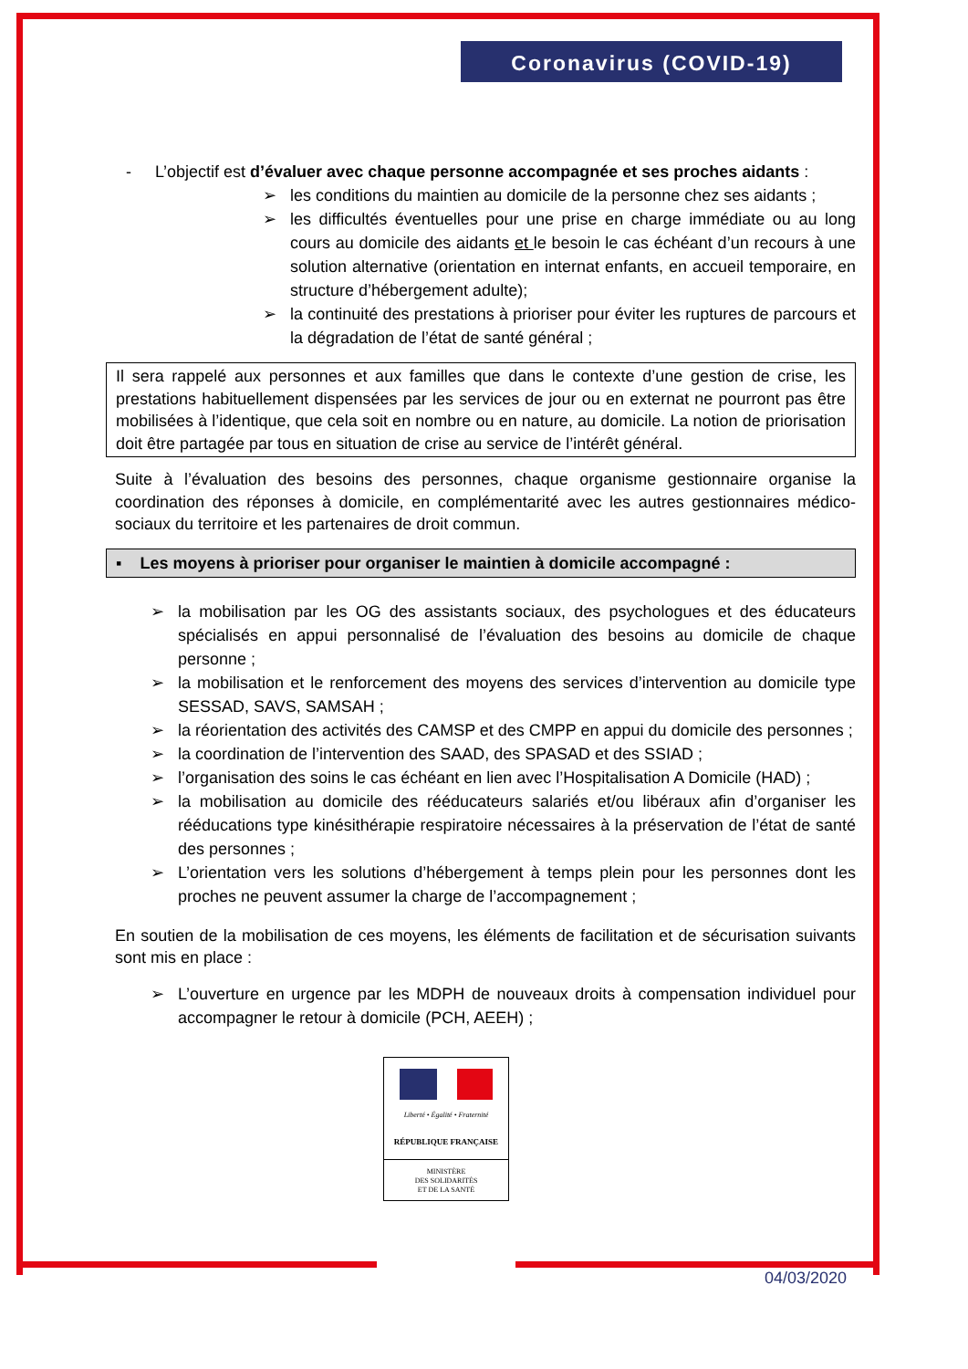Coronavirus (COVID-19)
- L’objectif est d’évaluer avec chaque personne accompagnée et ses proches aidants :
➢ les conditions du maintien au domicile de la personne chez ses aidants ;
➢ les difficultés éventuelles pour une prise en charge immédiate ou au long cours au domicile des aidants et le besoin le cas échéant d’un recours à une solution alternative (orientation en internat enfants, en accueil temporaire, en structure d’hébergement adulte);
➢ la continuité des prestations à prioriser pour éviter les ruptures de parcours et la dégradation de l’état de santé général ;
Il sera rappelé aux personnes et aux familles que dans le contexte d’une gestion de crise, les prestations habituellement dispensées par les services de jour ou en externat ne pourront pas être mobilisées à l’identique, que cela soit en nombre ou en nature, au domicile. La notion de priorisation doit être partagée par tous en situation de crise au service de l’intérêt général.
Suite à l’évaluation des besoins des personnes, chaque organisme gestionnaire organise la coordination des réponses à domicile, en complémentarité avec les autres gestionnaires médico-sociaux du territoire et les partenaires de droit commun.
▪ Les moyens à prioriser pour organiser le maintien à domicile accompagné :
➢ la mobilisation par les OG des assistants sociaux, des psychologues et des éducateurs spécialisés en appui personnalisé de l’évaluation des besoins au domicile de chaque personne ;
➢ la mobilisation et le renforcement des moyens des services d’intervention au domicile type SESSAD, SAVS, SAMSAH ;
➢ la réorientation des activités des CAMSP et des CMPP en appui du domicile des personnes ;
➢ la coordination de l’intervention des SAAD, des SPASAD et des SSIAD ;
➢ l’organisation des soins le cas échéant en lien avec l’Hospitalisation A Domicile (HAD) ;
➢ la mobilisation au domicile des rééducateurs salariés et/ou libéraux afin d’organiser les rééducations type kinésithérapie respiratoire nécessaires à la préservation de l’état de santé des personnes ;
➢ L’orientation vers les solutions d’hébergement à temps plein pour les personnes dont les proches ne peuvent assumer la charge de l’accompagnement ;
En soutien de la mobilisation de ces moyens, les éléments de facilitation et de sécurisation suivants sont mis en place :
➢ L’ouverture en urgence par les MDPH de nouveaux droits à compensation individuel pour accompagner le retour à domicile (PCH, AEEH) ;
Liberté • Égalité • Fraternité
RÉPUBLIQUE FRANÇAISE
MINISTÈRE
DES SOLIDARITÉS
ET DE LA SANTÉ
04/03/2020